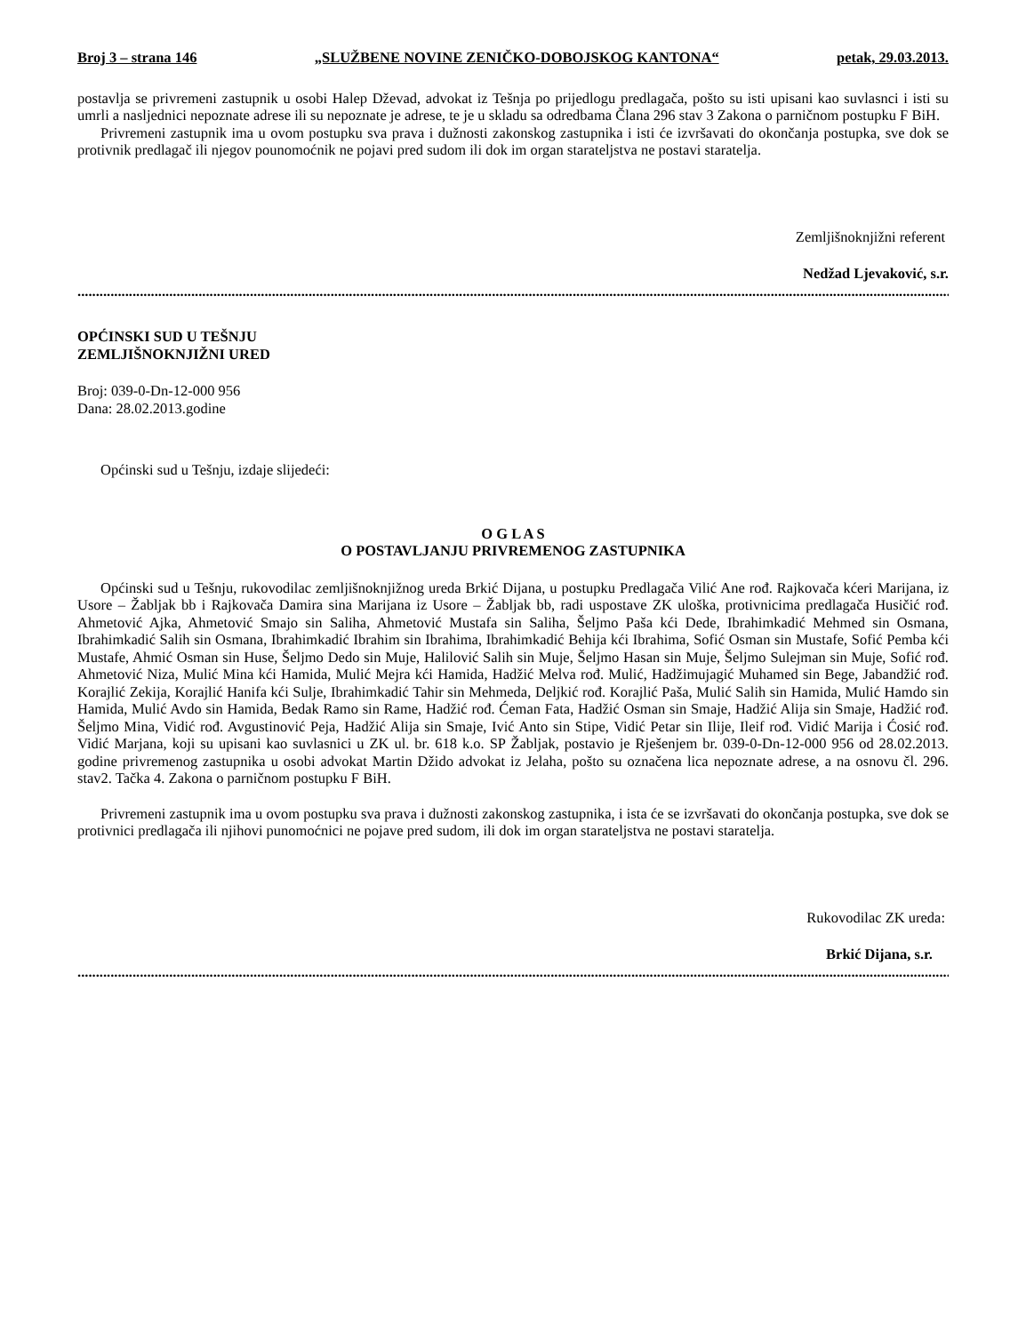Broj 3 – strana 146 „SLUŽBENE NOVINE ZENIČKO-DOBOJSKOG KANTONA“petak, 29.03.2013.
postavlja se privremeni zastupnik u osobi Halep Dževad, advokat iz Tešnja po prijedlogu predlagača, pošto su isti upisani kao suvlasnci i isti su umrli a nasljednici nepoznate adrese ili su nepoznate je adrese, te je u skladu sa odredbama Člana 296 stav 3 Zakona o parničnom postupku F BiH.
Privremeni zastupnik ima u ovom postupku sva prava i dužnosti zakonskog zastupnika i isti će izvršavati do okončanja postupka, sve dok se protivnik predlagač ili njegov pounomoćnik ne pojavi pred sudom ili dok im organ starateljstva ne postavi staratelja.
Zemljišnoknjižni referent
Nedžad Ljevaković, s.r.
..............................................................................................................................................................................................................................................
OPĆINSKI SUD U TEŠNJU
ZEMLJIŠNOKNJIŽNI URED
Broj: 039-0-Dn-12-000 956
Dana: 28.02.2013.godine
Općinski sud u Tešnju, izdaje slijedeći:
O G L A S
O POSTAVLJANJU PRIVREMENOG ZASTUPNIKA
Općinski sud u Tešnju, rukovodilac zemljišnoknjižnog ureda Brkić Dijana, u postupku Predlagača Vilić Ane rođ. Rajkovača kćeri Marijana, iz Usore – Žabljak bb i Rajkovača Damira sina Marijana iz Usore – Žabljak bb, radi uspostave ZK uloška, protivnicima predlagača Husičić rođ. Ahmetović Ajka, Ahmetović Smajo sin Saliha, Ahmetović Mustafa sin Saliha, Šeljmo Paša kći Dede, Ibrahimkadić Mehmed sin Osmana, Ibrahimkadić Salih sin Osmana, Ibrahimkadić Ibrahim sin Ibrahima, Ibrahimkadić Behija kći Ibrahima, Sofić Osman sin Mustafe, Sofić Pemba kći Mustafe, Ahmić Osman sin Huse, Šeljmo Dedo sin Muje, Halilović Salih sin Muje, Šeljmo Hasan sin Muje, Šeljmo Sulejman sin Muje, Sofić rođ. Ahmetović Niza, Mulić Mina kći Hamida, Mulić Mejra kći Hamida, Hadžić Melva rođ. Mulić, Hadžimujagić Muhamed sin Bege, Jabandžić rođ. Korajlić Zekija, Korajlić Hanifa kći Sulje, Ibrahimkadić Tahir sin Mehmeda, Deljkić rođ. Korajlić Paša, Mulić Salih sin Hamida, Mulić Hamdo sin Hamida, Mulić Avdo sin Hamida, Bedak Ramo sin Rame, Hadžić rođ. Ćeman Fata, Hadžić Osman sin Smaje, Hadžić Alija sin Smaje, Hadžić rođ. Šeljmo Mina, Vidić rođ. Avgustinović Peja, Hadžić Alija sin Smaje, Ivić Anto sin Stipe, Vidić Petar sin Ilije, Ileif rođ. Vidić Marija i Ćosić rođ. Vidić Marjana, koji su upisani kao suvlasnici u ZK ul. br. 618 k.o. SP Žabljak, postavio je Rješenjem br. 039-0-Dn-12-000 956 od 28.02.2013. godine privremenog zastupnika u osobi advokat Martin Džido advokat iz Jelaha, pošto su označena lica nepoznate adrese, a na osnovu čl. 296. stav2. Tačka 4. Zakona o parničnom postupku F BiH.
Privremeni zastupnik ima u ovom postupku sva prava i dužnosti zakonskog zastupnika, i ista će se izvršavati do okončanja postupka, sve dok se protivnici predlagača ili njihovi punomoćnici ne pojave pred sudom, ili dok im organ starateljstva ne postavi staratelja.
Rukovodilac ZK ureda:
Brkić Dijana, s.r.
..............................................................................................................................................................................................................................................